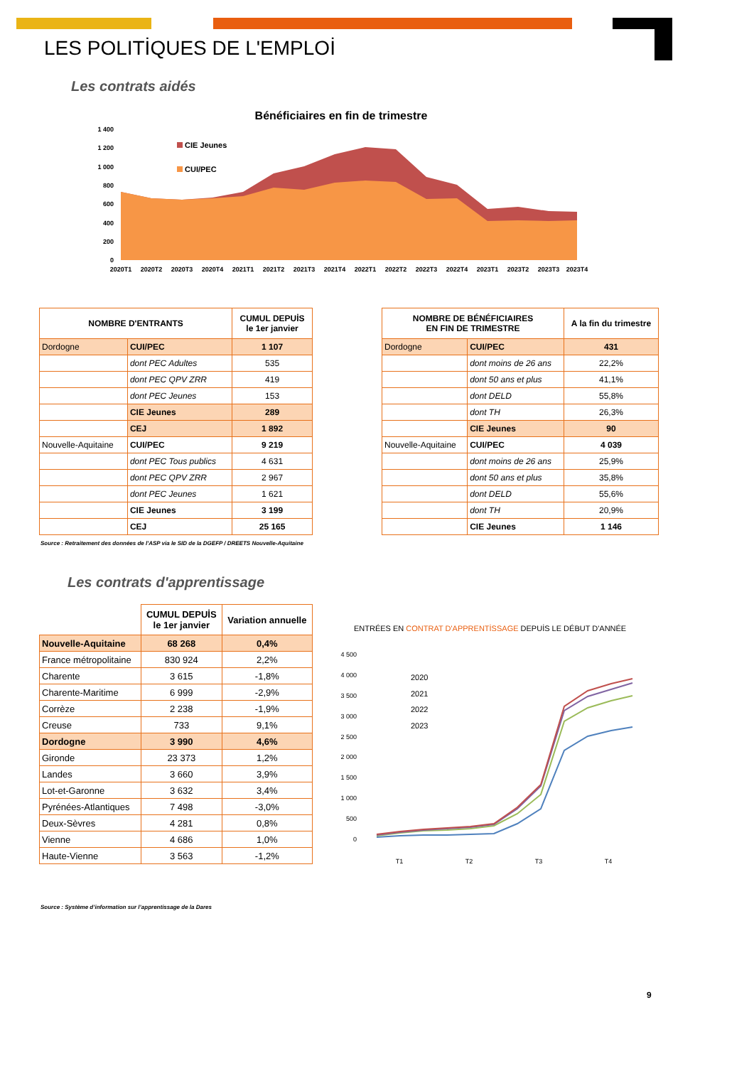LES POLITİQUES DE L'EMPLOİ
Les contrats aidés
Bénéficiaires en fin de trimestre
1 400
1 200
1 000
800
600
400
200
0
CIE Jeunes
CUI/PEC
2020T1
2020T2
2020T3
2020T4
2021T1
2021T2
2021T3
2021T4
2022T1
2022T2
2022T3
2022T4
2023T1
2023T2
2023T3
2023T4
| NOMBRE D'ENTRANTS | | CUMUL DEPUİS le 1er janvier |
| --- | --- | --- |
| Dordogne | CUI/PEC | 1 107 |
| | dont PEC Adultes | 535 |
| | dont PEC QPV ZRR | 419 |
| | dont PEC Jeunes | 153 |
| | CIE Jeunes | 289 |
| | CEJ | 1 892 |
| Nouvelle-Aquitaine | CUI/PEC | 9 219 |
| | dont PEC Tous publics | 4 631 |
| | dont PEC QPV ZRR | 2 967 |
| | dont PEC Jeunes | 1 621 |
| | CIE Jeunes | 3 199 |
| | CEJ | 25 165 |
| NOMBRE DE BÉNÉFICIAIRES EN FIN DE TRIMESTRE | | A la fin du trimestre |
| --- | --- | --- |
| Dordogne | CUI/PEC | 431 |
| | dont moins de 26 ans | 22,2% |
| | dont 50 ans et plus | 41,1% |
| | dont DELD | 55,8% |
| | dont TH | 26,3% |
| | CIE Jeunes | 90 |
| Nouvelle-Aquitaine | CUI/PEC | 4 039 |
| | dont moins de 26 ans | 25,9% |
| | dont 50 ans et plus | 35,8% |
| | dont DELD | 55,6% |
| | dont TH | 20,9% |
| | CIE Jeunes | 1 146 |
Source : Retraitement des données de l'ASP via le SID de la DGEFP / DREETS Nouvelle-Aquitaine
Les contrats d'apprentissage
| | CUMUL DEPUİS le 1er janvier | Variation annuelle |
| Nouvelle-Aquitaine | 68 268 | 0,4% |
| France métropolitaine | 830 924 | 2,2% |
| Charente | 3 615 | -1,8% |
| Charente-Maritime | 6 999 | -2,9% |
| Corrèze | 2 238 | -1,9% |
| Creuse | 733 | 9,1% |
| Dordogne | 3 990 | 4,6% |
| Gironde | 23 373 | 1,2% |
| Landes | 3 660 | 3,9% |
| Lot-et-Garonne | 3 632 | 3,4% |
| Pyrénées-Atlantiques | 7 498 | -3,0% |
| Deux-Sèvres | 4 281 | 0,8% |
| Vienne | 4 686 | 1,0% |
| Haute-Vienne | 3 563 | -1,2% |
Source : Système d’information sur l’apprentissage de la Dares
ENTRÉES EN CONTRAT D'APPRENTİSSAGE DEPUİS LE DÉBUT D'ANNÉE
4 500
4 000
3 500
3 000
2 500
2 000
1 500
1 000
500
0
2020
2021
2022
2023
T1
T2
T3
T4
9